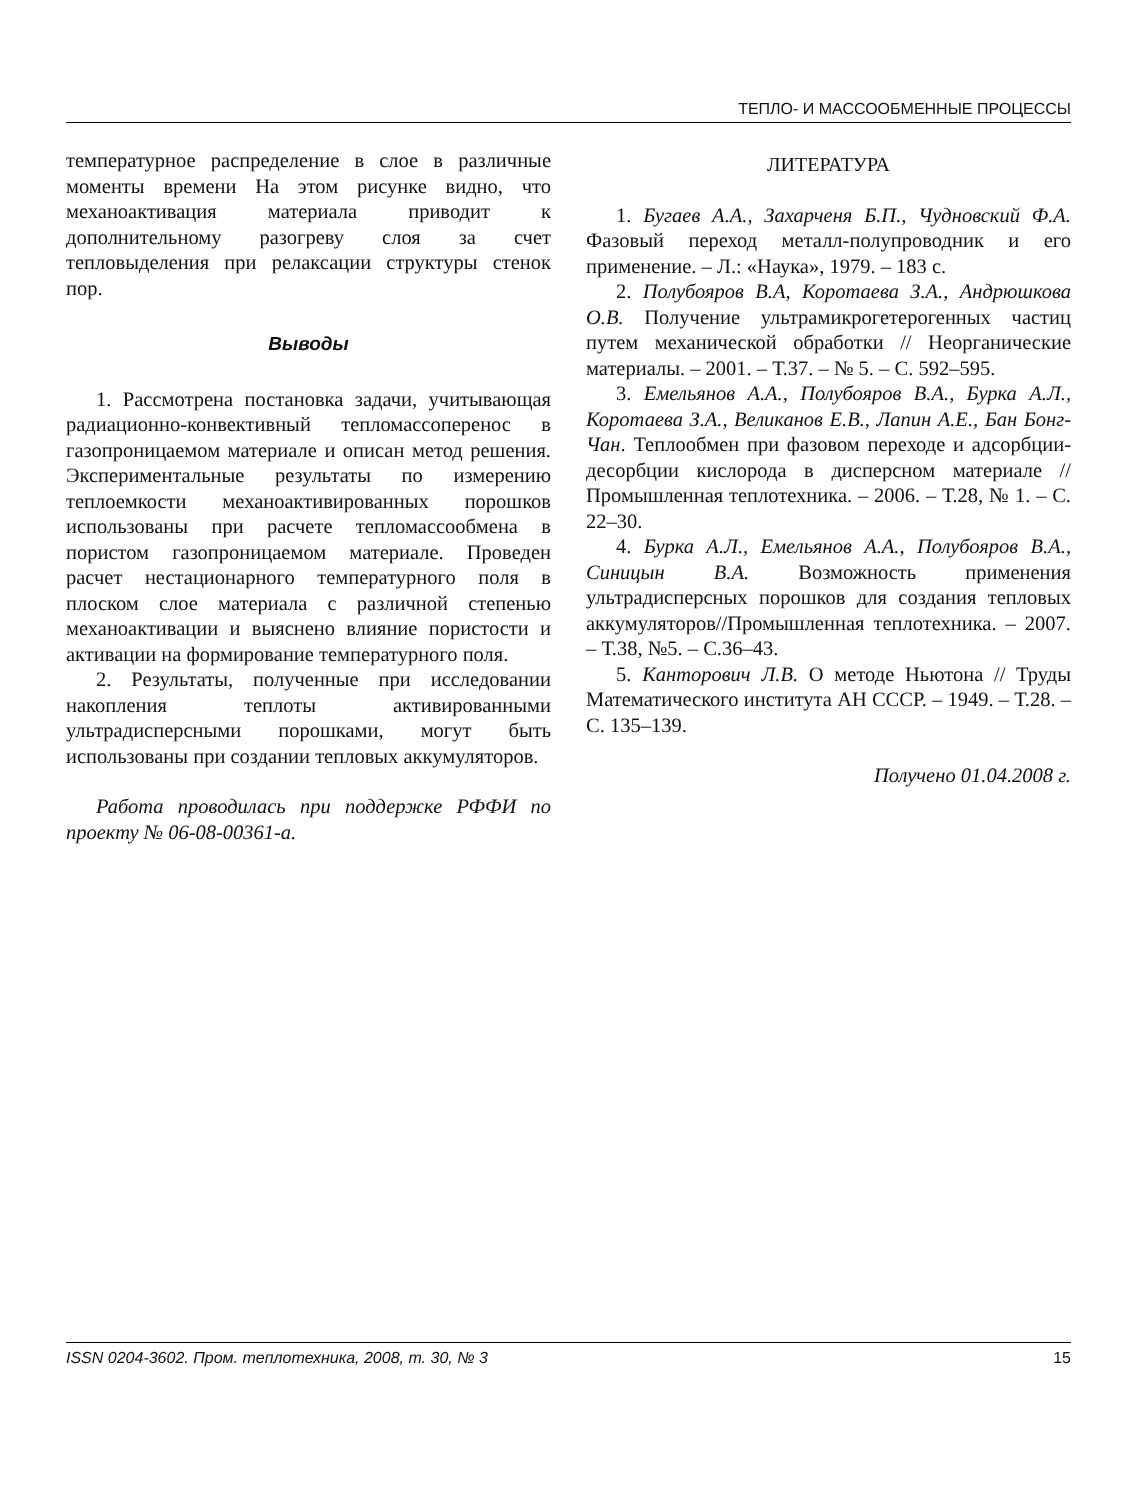ТЕПЛО- И МАССООБМЕННЫЕ ПРОЦЕССЫ
температурное распределение в слое в различные моменты времени На этом рисунке видно, что механоактивация материала приводит к дополнительному разогреву слоя за счет тепловыделения при релаксации структуры стенок пор.
Выводы
1. Рассмотрена постановка задачи, учитывающая радиационно-конвективный тепломассоперенос в газопроницаемом материале и описан метод решения. Экспериментальные результаты по измерению теплоемкости механоактивированных порошков использованы при расчете тепломассообмена в пористом газопроницаемом материале. Проведен расчет нестационарного температурного поля в плоском слое материала с различной степенью механоактивации и выяснено влияние пористости и активации на формирование температурного поля.
2. Результаты, полученные при исследовании накопления теплоты активированными ультрадисперсными порошками, могут быть использованы при создании тепловых аккумуляторов.
Работа проводилась при поддержке РФФИ по проекту № 06-08-00361-а.
ЛИТЕРАТУРА
1. Бугаев А.А., Захарченя Б.П., Чудновский Ф.А. Фазовый переход металл-полупроводник и его применение. – Л.: «Наука», 1979. – 183 с.
2. Полубояров В.А, Коротаева З.А., Андрюшкова О.В. Получение ультрамикрогетерогенных частиц путем механической обработки // Неорганические материалы. – 2001. – Т.37. – № 5. – С. 592–595.
3. Емельянов А.А., Полубояров В.А., Бурка А.Л., Коротаева З.А., Великанов Е.В., Лапин А.Е., Бан Бонг-Чан. Теплообмен при фазовом переходе и адсорбции-десорбции кислорода в дисперсном материале // Промышленная теплотехника. – 2006. – Т.28, № 1. – С. 22–30.
4. Бурка А.Л., Емельянов А.А., Полубояров В.А., Синицын В.А. Возможность применения ультрадисперсных порошков для создания тепловых аккумуляторов//Промышленная теплотехника. – 2007. – Т.38, №5. – С.36–43.
5. Канторович Л.В. О методе Ньютона // Труды Математического института АН СССР. – 1949. – Т.28. – С. 135–139.
Получено 01.04.2008 г.
ISSN 0204-3602. Пром. теплотехника, 2008, т. 30, № 3 15